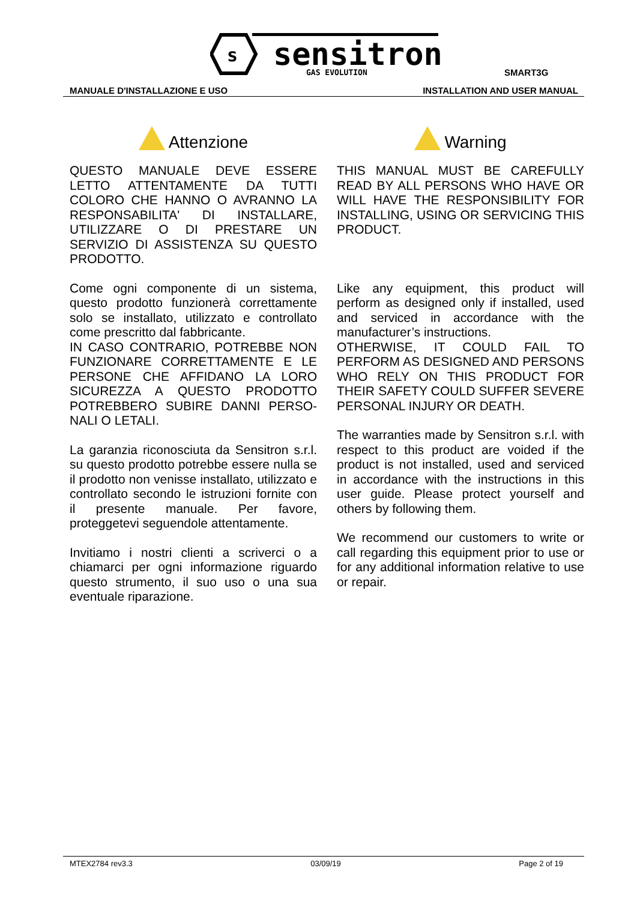s
sensitron
GAS EVOLUTION
SMART3G
MANUALE D'INSTALLAZIONE E USO INSTALLATION AND USER MANUAL
Attenzione
QUESTO MANUALE DEVE ESSERE LETTO ATTENTAMENTE DA TUTTI COLORO CHE HANNO O AVRANNO LA RESPONSABILITA' DI INSTALLARE, UTILIZZARE O DI PRESTARE UN SERVIZIO DI ASSISTENZA SU QUESTO PRODOTTO.
Come ogni componente di un sistema, questo prodotto funzionerà correttamente solo se installato, utilizzato e controllato come prescritto dal fabbricante.
IN CASO CONTRARIO, POTREBBE NON FUNZIONARE CORRETTAMENTE E LE PERSONE CHE AFFIDANO LA LORO SICUREZZA A QUESTO PRODOTTO POTREBBERO SUBIRE DANNI PERSO-NALI O LETALI.
La garanzia riconosciuta da Sensitron s.r.l. su questo prodotto potrebbe essere nulla se il prodotto non venisse installato, utilizzato e controllato secondo le istruzioni fornite con il presente manuale. Per favore, proteggetevi seguendole attentamente.
Invitiamo i nostri clienti a scriverci o a chiamarci per ogni informazione riguardo questo strumento, il suo uso o una sua eventuale riparazione.
Warning
THIS MANUAL MUST BE CAREFULLY READ BY ALL PERSONS WHO HAVE OR WILL HAVE THE RESPONSIBILITY FOR INSTALLING, USING OR SERVICING THIS PRODUCT.
Like any equipment, this product will perform as designed only if installed, used and serviced in accordance with the manufacturer’s instructions.
OTHERWISE, IT COULD FAIL TO PERFORM AS DESIGNED AND PERSONS WHO RELY ON THIS PRODUCT FOR THEIR SAFETY COULD SUFFER SEVERE PERSONAL INJURY OR DEATH.
The warranties made by Sensitron s.r.l. with respect to this product are voided if the product is not installed, used and serviced in accordance with the instructions in this user guide. Please protect yourself and others by following them.
We recommend our customers to write or call regarding this equipment prior to use or for any additional information relative to use or repair.
MTEX2784 rev3.3 03/09/19 Page 2 of 19